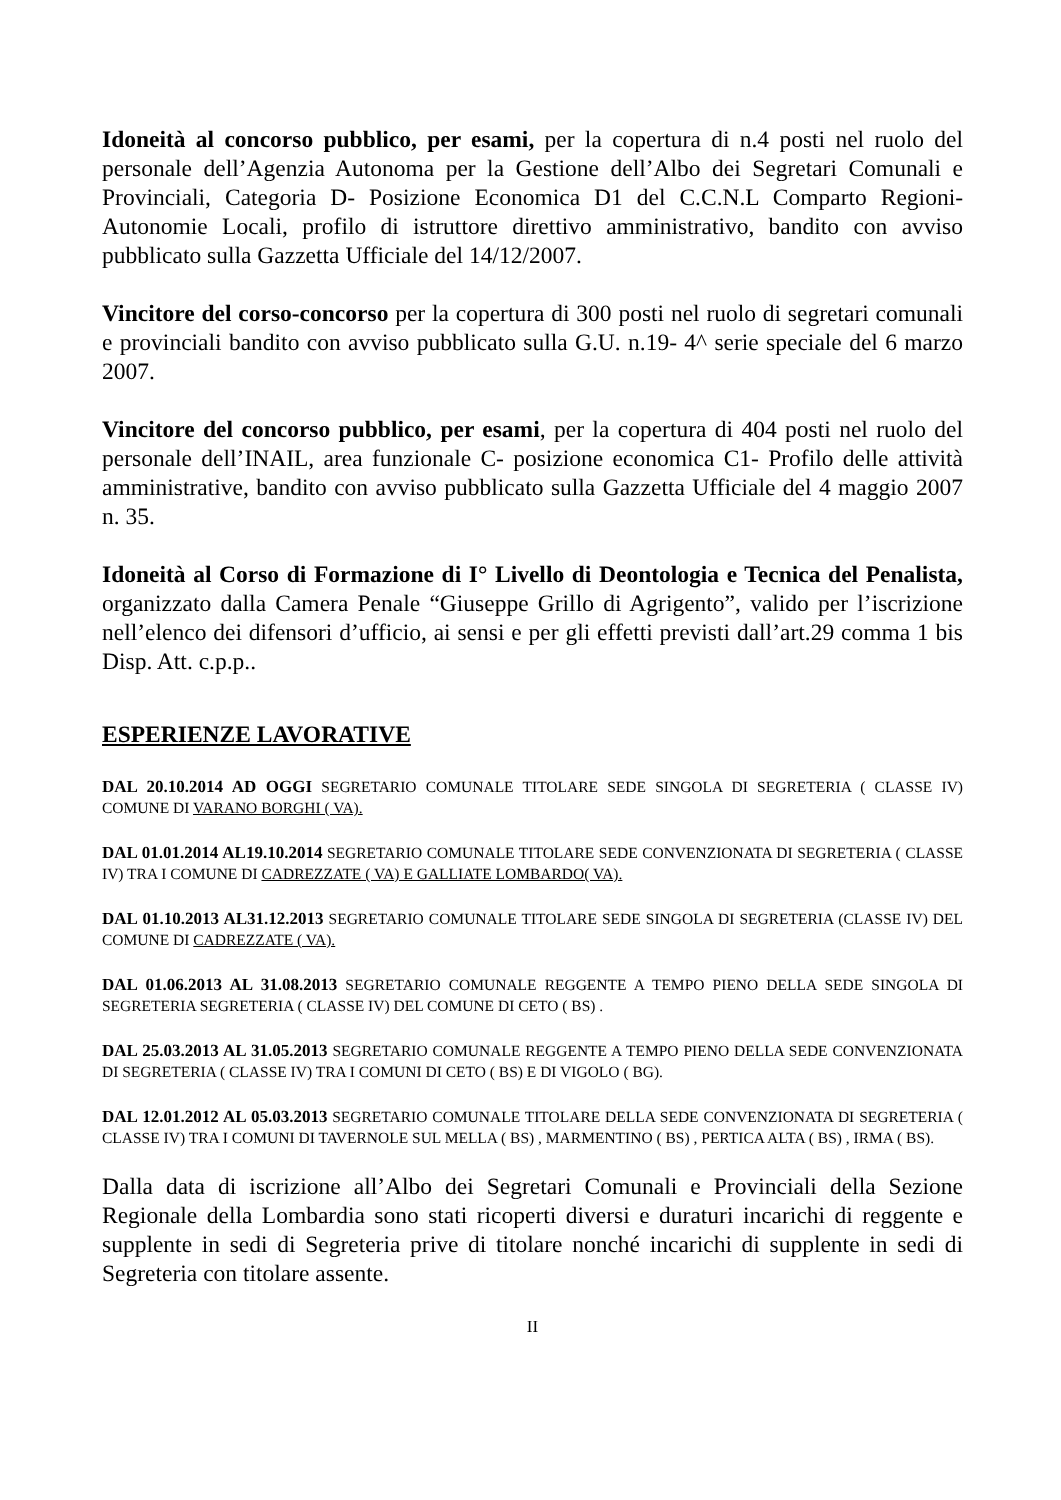Idoneità al concorso pubblico, per esami, per la copertura di n.4 posti nel ruolo del personale dell’Agenzia Autonoma per la Gestione dell’Albo dei Segretari Comunali e Provinciali, Categoria D- Posizione Economica D1 del C.C.N.L Comparto Regioni-Autonomie Locali, profilo di istruttore direttivo amministrativo, bandito con avviso pubblicato sulla Gazzetta Ufficiale del 14/12/2007.
Vincitore del corso-concorso per la copertura di 300 posti nel ruolo di segretari comunali e provinciali bandito con avviso pubblicato sulla G.U. n.19- 4^ serie speciale del 6 marzo 2007.
Vincitore del concorso pubblico, per esami, per la copertura di 404 posti nel ruolo del personale dell’INAIL, area funzionale C- posizione economica C1- Profilo delle attività amministrative, bandito con avviso pubblicato sulla Gazzetta Ufficiale del 4 maggio 2007 n. 35.
Idoneità al Corso di Formazione di I° Livello di Deontologia e Tecnica del Penalista, organizzato dalla Camera Penale “Giuseppe Grillo di Agrigento”, valido per l’iscrizione nell’elenco dei difensori d’ufficio, ai sensi e per gli effetti previsti dall’art.29 comma 1 bis Disp. Att. c.p.p..
ESPERIENZE LAVORATIVE
DAL 20.10.2014 AD OGGI SEGRETARIO COMUNALE TITOLARE SEDE SINGOLA DI SEGRETERIA ( CLASSE IV) COMUNE DI VARANO BORGHI ( VA).
DAL 01.01.2014 AL19.10.2014 SEGRETARIO COMUNALE TITOLARE SEDE CONVENZIONATA DI SEGRETERIA ( CLASSE IV) TRA I COMUNE DI CADREZZATE ( VA) E GALLIATE LOMBARDO( VA).
DAL 01.10.2013 AL31.12.2013 SEGRETARIO COMUNALE TITOLARE SEDE SINGOLA DI SEGRETERIA (CLASSE IV) DEL COMUNE DI CADREZZATE ( VA).
DAL 01.06.2013 AL 31.08.2013 SEGRETARIO COMUNALE REGGENTE A TEMPO PIENO DELLA SEDE SINGOLA DI SEGRETERIA SEGRETERIA ( CLASSE IV) DEL COMUNE DI CETO ( BS) .
DAL 25.03.2013 AL 31.05.2013 SEGRETARIO COMUNALE REGGENTE A TEMPO PIENO DELLA SEDE CONVENZIONATA DI SEGRETERIA ( CLASSE IV) TRA I COMUNI DI CETO ( BS) E DI VIGOLO ( BG).
DAL 12.01.2012 AL 05.03.2013 SEGRETARIO COMUNALE TITOLARE DELLA SEDE CONVENZIONATA DI SEGRETERIA ( CLASSE IV) TRA I COMUNI DI TAVERNOLE SUL MELLA ( BS) , MARMENTINO ( BS) , PERTICA ALTA ( BS) , IRMA ( BS).
Dalla data di iscrizione all’Albo dei Segretari Comunali e Provinciali della Sezione Regionale della Lombardia sono stati ricoperti diversi e duraturi incarichi di reggente e supplente in sedi di Segreteria prive di titolare nonché incarichi di supplente in sedi di Segreteria con titolare assente.
II